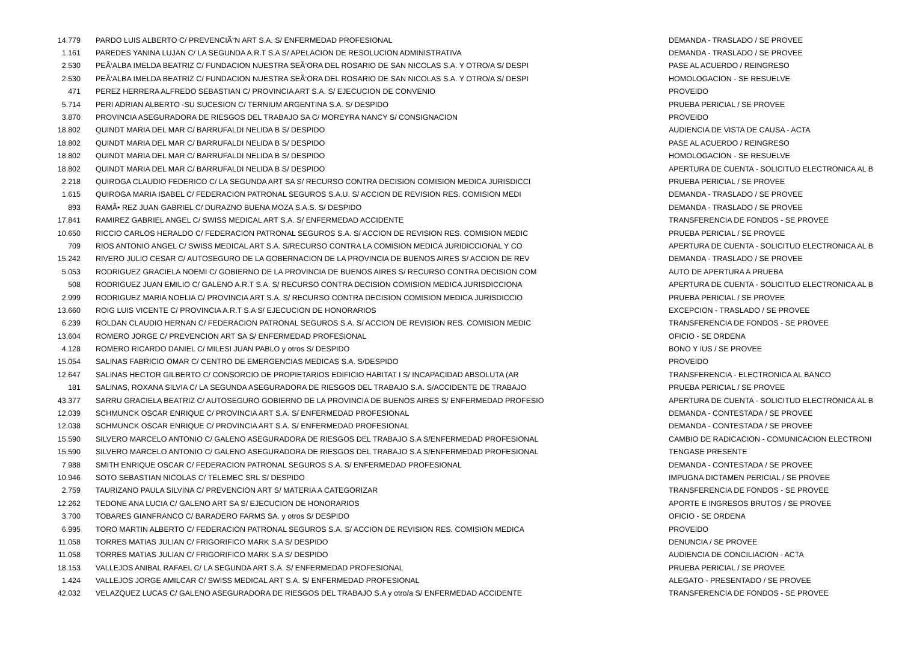| 14.779 | PARDO LUIS ALBERTO C/ PREVENCIÃ“N ART S.A. S/ ENFERMEDAD PROFESIONAL | DEMANDA - TRASLADO / SE PROVEE |
| 1.161 | PAREDES YANINA LUJAN C/ LA SEGUNDA A.R.T S.A S/ APELACION DE RESOLUCION ADMINISTRATIVA | DEMANDA - TRASLADO / SE PROVEE |
| 2.530 | PEÃ‘ALBA IMELDA BEATRIZ C/ FUNDACION NUESTRA SEÃ‘ORA DEL ROSARIO DE SAN NICOLAS S.A. Y OTRO/A S/ DESPI | PASE AL ACUERDO / REINGRESO |
| 2.530 | PEÃ‘ALBA IMELDA BEATRIZ C/ FUNDACION NUESTRA SEÃ‘ORA DEL ROSARIO DE SAN NICOLAS S.A. Y OTRO/A S/ DESPI | HOMOLOGACION - SE RESUELVE |
| 471 | PEREZ HERRERA ALFREDO SEBASTIAN C/ PROVINCIA ART S.A. S/ EJECUCION DE CONVENIO | PROVEIDO |
| 5.714 | PERI ADRIAN ALBERTO -SU SUCESION C/ TERNIUM ARGENTINA S.A. S/ DESPIDO | PRUEBA PERICIAL / SE PROVEE |
| 3.870 | PROVINCIA ASEGURADORA DE RIESGOS DEL TRABAJO SA C/ MOREYRA NANCY S/ CONSIGNACION | PROVEIDO |
| 18.802 | QUINDT MARIA DEL MAR C/ BARRUFALDI NELIDA B S/ DESPIDO | AUDIENCIA DE VISTA DE CAUSA - ACTA |
| 18.802 | QUINDT MARIA DEL MAR C/ BARRUFALDI NELIDA B S/ DESPIDO | PASE AL ACUERDO / REINGRESO |
| 18.802 | QUINDT MARIA DEL MAR C/ BARRUFALDI NELIDA B S/ DESPIDO | HOMOLOGACION - SE RESUELVE |
| 18.802 | QUINDT MARIA DEL MAR C/ BARRUFALDI NELIDA B S/ DESPIDO | APERTURA DE CUENTA - SOLICITUD ELECTRONICA AL B |
| 2.218 | QUIROGA CLAUDIO FEDERICO C/ LA SEGUNDA ART SA S/ RECURSO CONTRA DECISION COMISION MEDICA JURISDICCI | PRUEBA PERICIAL / SE PROVEE |
| 1.615 | QUIROGA MARIA ISABEL C/ FEDERACION PATRONAL SEGUROS S.A.U. S/ ACCION DE REVISION RES. COMISION MEDI | DEMANDA - TRASLADO / SE PROVEE |
| 893 | RAMÃ• REZ JUAN GABRIEL C/ DURAZNO BUENA MOZA S.A.S. S/ DESPIDO | DEMANDA - TRASLADO / SE PROVEE |
| 17.841 | RAMIREZ GABRIEL ANGEL C/ SWISS MEDICAL ART S.A. S/ ENFERMEDAD ACCIDENTE | TRANSFERENCIA DE FONDOS - SE PROVEE |
| 10.650 | RICCIO CARLOS HERALDO C/ FEDERACION PATRONAL SEGUROS S.A. S/ ACCION DE REVISION RES. COMISION MEDIC | PRUEBA PERICIAL / SE PROVEE |
| 709 | RIOS ANTONIO ANGEL C/ SWISS MEDICAL ART S.A. S/RECURSO CONTRA LA COMISION MEDICA JURIDICCIONAL Y CO | APERTURA DE CUENTA - SOLICITUD ELECTRONICA AL B |
| 15.242 | RIVERO JULIO CESAR C/ AUTOSEGURO DE LA GOBERNACION DE LA PROVINCIA DE BUENOS AIRES S/ ACCION DE REV | DEMANDA - TRASLADO / SE PROVEE |
| 5.053 | RODRIGUEZ GRACIELA NOEMI C/ GOBIERNO DE LA PROVINCIA DE BUENOS AIRES S/ RECURSO CONTRA DECISION COM | AUTO DE APERTURA A PRUEBA |
| 508 | RODRIGUEZ JUAN EMILIO C/ GALENO A.R.T S.A. S/ RECURSO CONTRA DECISION COMISION MEDICA JURISDICCIONA | APERTURA DE CUENTA - SOLICITUD ELECTRONICA AL B |
| 2.999 | RODRIGUEZ MARIA NOELIA C/ PROVINCIA ART S.A. S/ RECURSO CONTRA DECISION COMISION MEDICA JURISDICCIO | PRUEBA PERICIAL / SE PROVEE |
| 13.660 | ROIG LUIS VICENTE C/ PROVINCIA A.R.T S.A S/ EJECUCION DE HONORARIOS | EXCEPCION - TRASLADO / SE PROVEE |
| 6.239 | ROLDAN CLAUDIO HERNAN C/ FEDERACION PATRONAL SEGUROS S.A. S/ ACCION DE REVISION RES. COMISION MEDIC | TRANSFERENCIA DE FONDOS - SE PROVEE |
| 13.604 | ROMERO JORGE C/ PREVENCION ART SA S/ ENFERMEDAD PROFESIONAL | OFICIO - SE ORDENA |
| 4.128 | ROMERO RICARDO DANIEL C/ MILESI JUAN PABLO y otros S/ DESPIDO | BONO Y IUS / SE PROVEE |
| 15.054 | SALINAS FABRICIO OMAR C/ CENTRO DE EMERGENCIAS MEDICAS S.A. S/DESPIDO | PROVEIDO |
| 12.647 | SALINAS HECTOR GILBERTO C/ CONSORCIO DE PROPIETARIOS EDIFICIO HABITAT I S/ INCAPACIDAD ABSOLUTA (AR | TRANSFERENCIA - ELECTRONICA AL BANCO |
| 181 | SALINAS, ROXANA SILVIA C/ LA SEGUNDA ASEGURADORA DE RIESGOS DEL TRABAJO S.A. S/ACCIDENTE DE TRABAJO | PRUEBA PERICIAL / SE PROVEE |
| 43.377 | SARRU GRACIELA BEATRIZ C/ AUTOSEGURO GOBIERNO DE LA PROVINCIA DE BUENOS AIRES S/ ENFERMEDAD PROFESIO | APERTURA DE CUENTA - SOLICITUD ELECTRONICA AL B |
| 12.039 | SCHMUNCK OSCAR ENRIQUE C/ PROVINCIA ART S.A. S/ ENFERMEDAD PROFESIONAL | DEMANDA - CONTESTADA / SE PROVEE |
| 12.038 | SCHMUNCK OSCAR ENRIQUE C/ PROVINCIA ART S.A. S/ ENFERMEDAD PROFESIONAL | DEMANDA - CONTESTADA / SE PROVEE |
| 15.590 | SILVERO MARCELO ANTONIO C/ GALENO ASEGURADORA DE RIESGOS DEL TRABAJO S.A S/ENFERMEDAD PROFESIONAL | CAMBIO DE RADICACION - COMUNICACION ELECTRONI |
| 15.590 | SILVERO MARCELO ANTONIO C/ GALENO ASEGURADORA DE RIESGOS DEL TRABAJO S.A S/ENFERMEDAD PROFESIONAL | TENGASE PRESENTE |
| 7.988 | SMITH ENRIQUE OSCAR C/ FEDERACION PATRONAL SEGUROS S.A. S/ ENFERMEDAD PROFESIONAL | DEMANDA - CONTESTADA / SE PROVEE |
| 10.946 | SOTO SEBASTIAN NICOLAS C/ TELEMEC SRL S/ DESPIDO | IMPUGNA DICTAMEN PERICIAL / SE PROVEE |
| 2.759 | TAURIZANO PAULA SILVINA C/ PREVENCION ART S/ MATERIA A CATEGORIZAR | TRANSFERENCIA DE FONDOS - SE PROVEE |
| 12.262 | TEDONE ANA LUCIA C/ GALENO ART SA S/ EJECUCION DE HONORARIOS | APORTE E INGRESOS BRUTOS / SE PROVEE |
| 3.700 | TOBARES GIANFRANCO C/ BARADERO FARMS SA. y otros S/ DESPIDO | OFICIO - SE ORDENA |
| 6.995 | TORO MARTIN ALBERTO C/ FEDERACION PATRONAL SEGUROS S.A. S/ ACCION DE REVISION RES. COMISION MEDICA | PROVEIDO |
| 11.058 | TORRES MATIAS JULIAN C/ FRIGORIFICO MARK S.A S/ DESPIDO | DENUNCIA / SE PROVEE |
| 11.058 | TORRES MATIAS JULIAN C/ FRIGORIFICO MARK S.A S/ DESPIDO | AUDIENCIA DE CONCILIACION - ACTA |
| 18.153 | VALLEJOS ANIBAL RAFAEL C/ LA SEGUNDA ART S.A. S/ ENFERMEDAD PROFESIONAL | PRUEBA PERICIAL / SE PROVEE |
| 1.424 | VALLEJOS JORGE AMILCAR C/ SWISS MEDICAL ART S.A. S/ ENFERMEDAD PROFESIONAL | ALEGATO - PRESENTADO / SE PROVEE |
| 42.032 | VELAZQUEZ LUCAS C/ GALENO ASEGURADORA DE RIESGOS DEL TRABAJO S.A y otro/a S/ ENFERMEDAD ACCIDENTE | TRANSFERENCIA DE FONDOS - SE PROVEE |